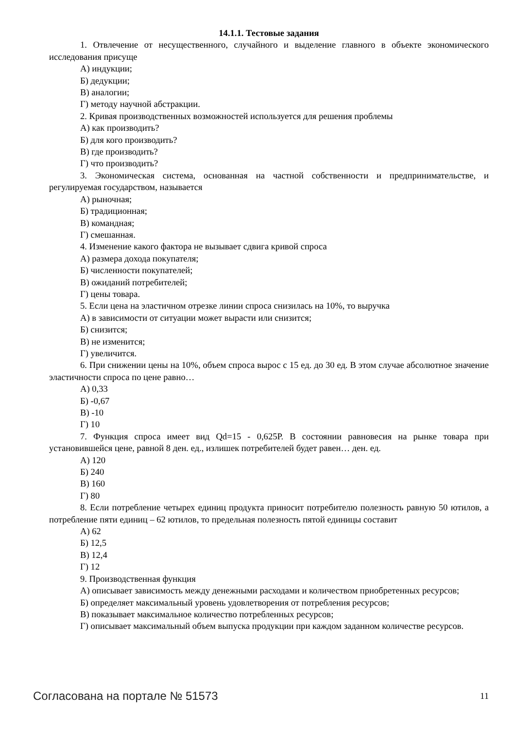14.1.1. Тестовые задания
1. Отвлечение от несущественного, случайного и выделение главного в объекте экономического исследования присуще
А) индукции;
Б) дедукции;
В) аналогии;
Г) методу научной абстракции.
2. Кривая производственных возможностей используется для решения проблемы
А) как производить?
Б) для кого производить?
В) где производить?
Г) что производить?
3. Экономическая система, основанная на частной собственности и предпринимательстве, и регулируемая государством, называется
А) рыночная;
Б) традиционная;
В) командная;
Г) смешанная.
4. Изменение какого фактора не вызывает сдвига кривой спроса
А) размера дохода покупателя;
Б) численности покупателей;
В) ожиданий потребителей;
Г) цены товара.
5. Если цена на эластичном отрезке линии спроса снизилась на 10%, то выручка
А) в зависимости от ситуации может вырасти или снизится;
Б) снизится;
В) не изменится;
Г) увеличится.
6. При снижении цены на 10%, объем спроса вырос с 15 ед. до 30 ед. В этом случае абсолютное значение эластичности спроса по цене равно…
А) 0,33
Б) -0,67
В) -10
Г) 10
7. Функция спроса имеет вид Qd=15 - 0,625Р. В состоянии равновесия на рынке товара при установившейся цене, равной 8 ден. ед., излишек потребителей будет равен… ден. ед.
А) 120
Б) 240
В) 160
Г) 80
8. Если потребление четырех единиц продукта приносит потребителю полезность равную 50 ютилов, а потребление пяти единиц – 62 ютилов, то предельная полезность пятой единицы составит
А) 62
Б) 12,5
В) 12,4
Г) 12
9. Производственная функция
А) описывает зависимость между денежными расходами и количеством приобретенных ресурсов;
Б) определяет максимальный уровень удовлетворения от потребления ресурсов;
В) показывает максимальное количество потребленных ресурсов;
Г) описывает максимальный объем выпуска продукции при каждом заданном количестве ресурсов.
Согласована на портале № 51573 11